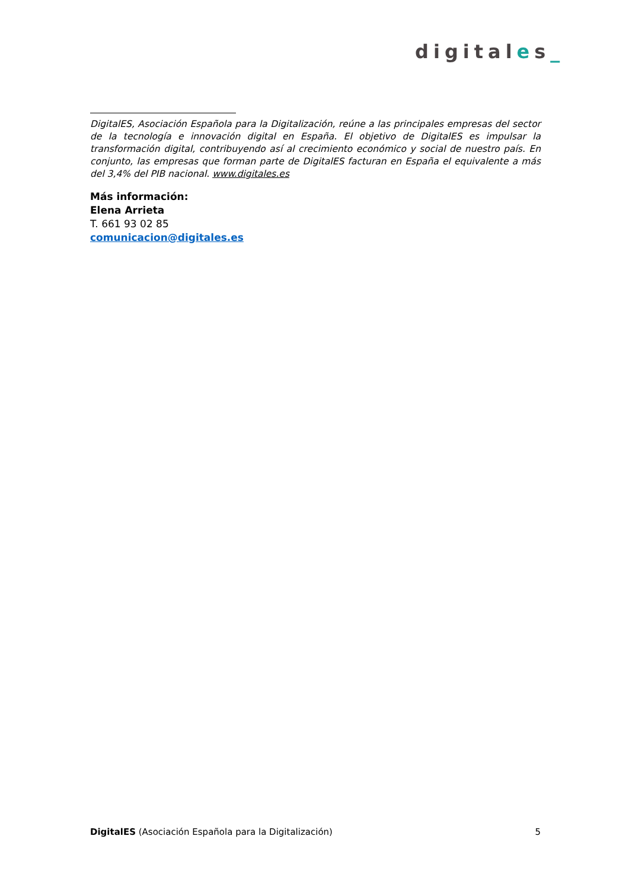digitales_
DigitalES, Asociación Española para la Digitalización, reúne a las principales empresas del sector de la tecnología e innovación digital en España. El objetivo de DigitalES es impulsar la transformación digital, contribuyendo así al crecimiento económico y social de nuestro país. En conjunto, las empresas que forman parte de DigitalES facturan en España el equivalente a más del 3,4% del PIB nacional. www.digitales.es
Más información:
Elena Arrieta
T. 661 93 02 85
comunicacion@digitales.es
DigitalES (Asociación Española para la Digitalización) 5